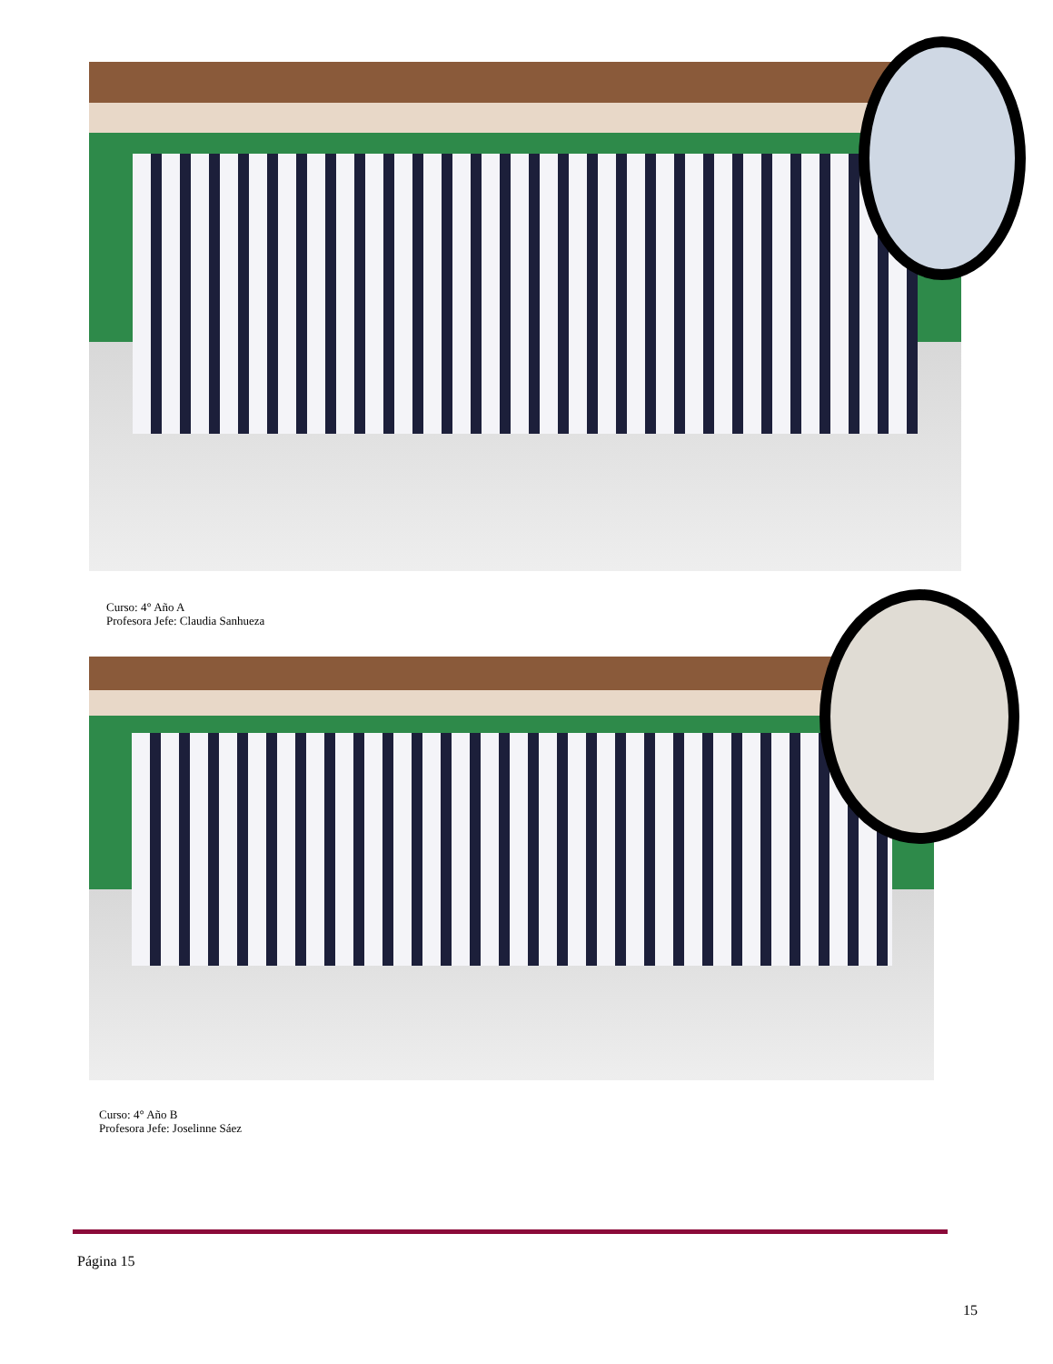Curso: 4° Año A
Profesora Jefe: Claudia Sanhueza
Curso: 4° Año B
Profesora Jefe: Joselinne Sáez
Página 15
15